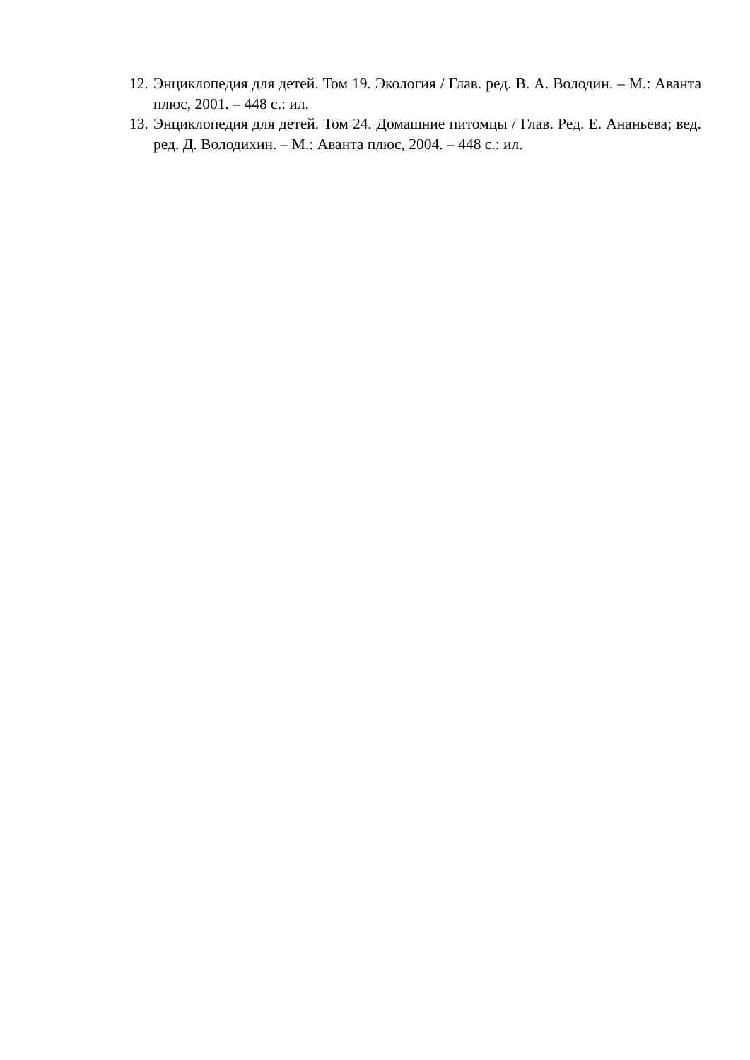12. Энциклопедия для детей. Том 19. Экология / Глав. ред. В. А. Володин. – М.: Аванта плюс, 2001. – 448 с.: ил.
13. Энциклопедия для детей. Том 24. Домашние питомцы / Глав. Ред. Е. Ананьева; вед. ред. Д. Володихин. – М.: Аванта плюс, 2004. – 448 с.: ил.